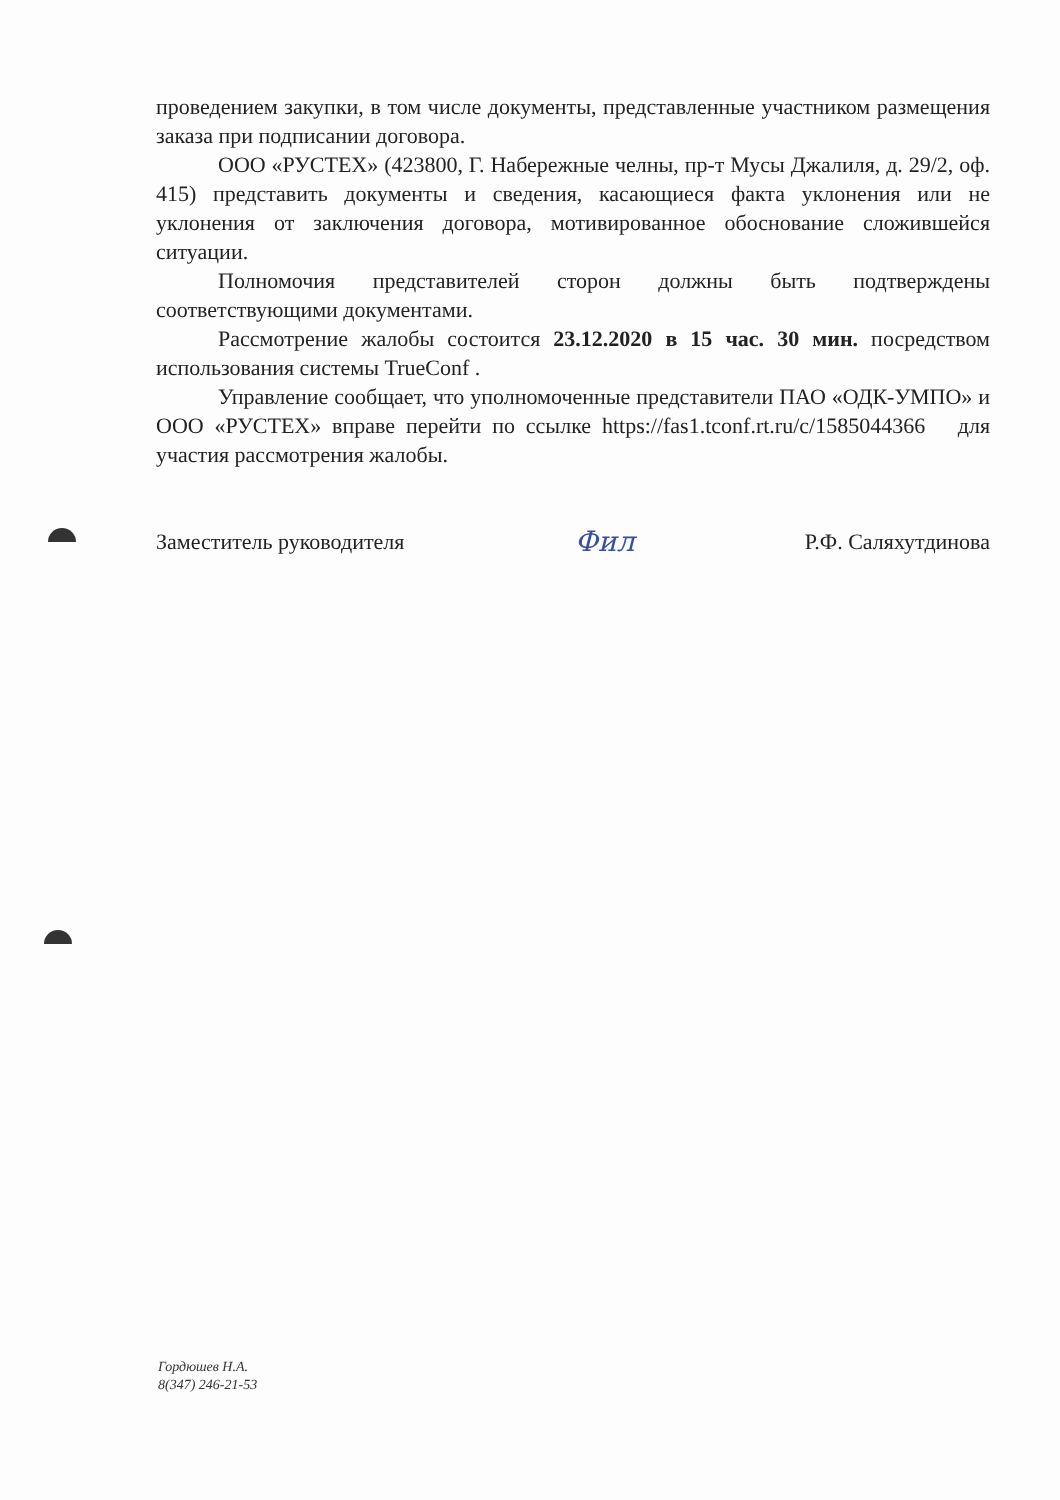проведением закупки, в том числе документы, представленные участником размещения заказа при подписании договора.
ООО «РУСТЕХ» (423800, Г. Набережные челны, пр-т Мусы Джалиля, д. 29/2, оф. 415) представить документы и сведения, касающиеся факта уклонения или не уклонения от заключения договора, мотивированное обоснование сложившейся ситуации.
Полномочия представителей сторон должны быть подтверждены соответствующими документами.
Рассмотрение жалобы состоится 23.12.2020 в 15 час. 30 мин. посредством использования системы TrueConf .
Управление сообщает, что уполномоченные представители ПАО «ОДК-УМПО» и ООО «РУСТЕХ» вправе перейти по ссылке https://fas1.tconf.rt.ru/c/1585044366 для участия рассмотрения жалобы.
Заместитель руководителя Фил Р.Ф. Саляхутдинова
Гордюшев Н.А.
8(347) 246-21-53